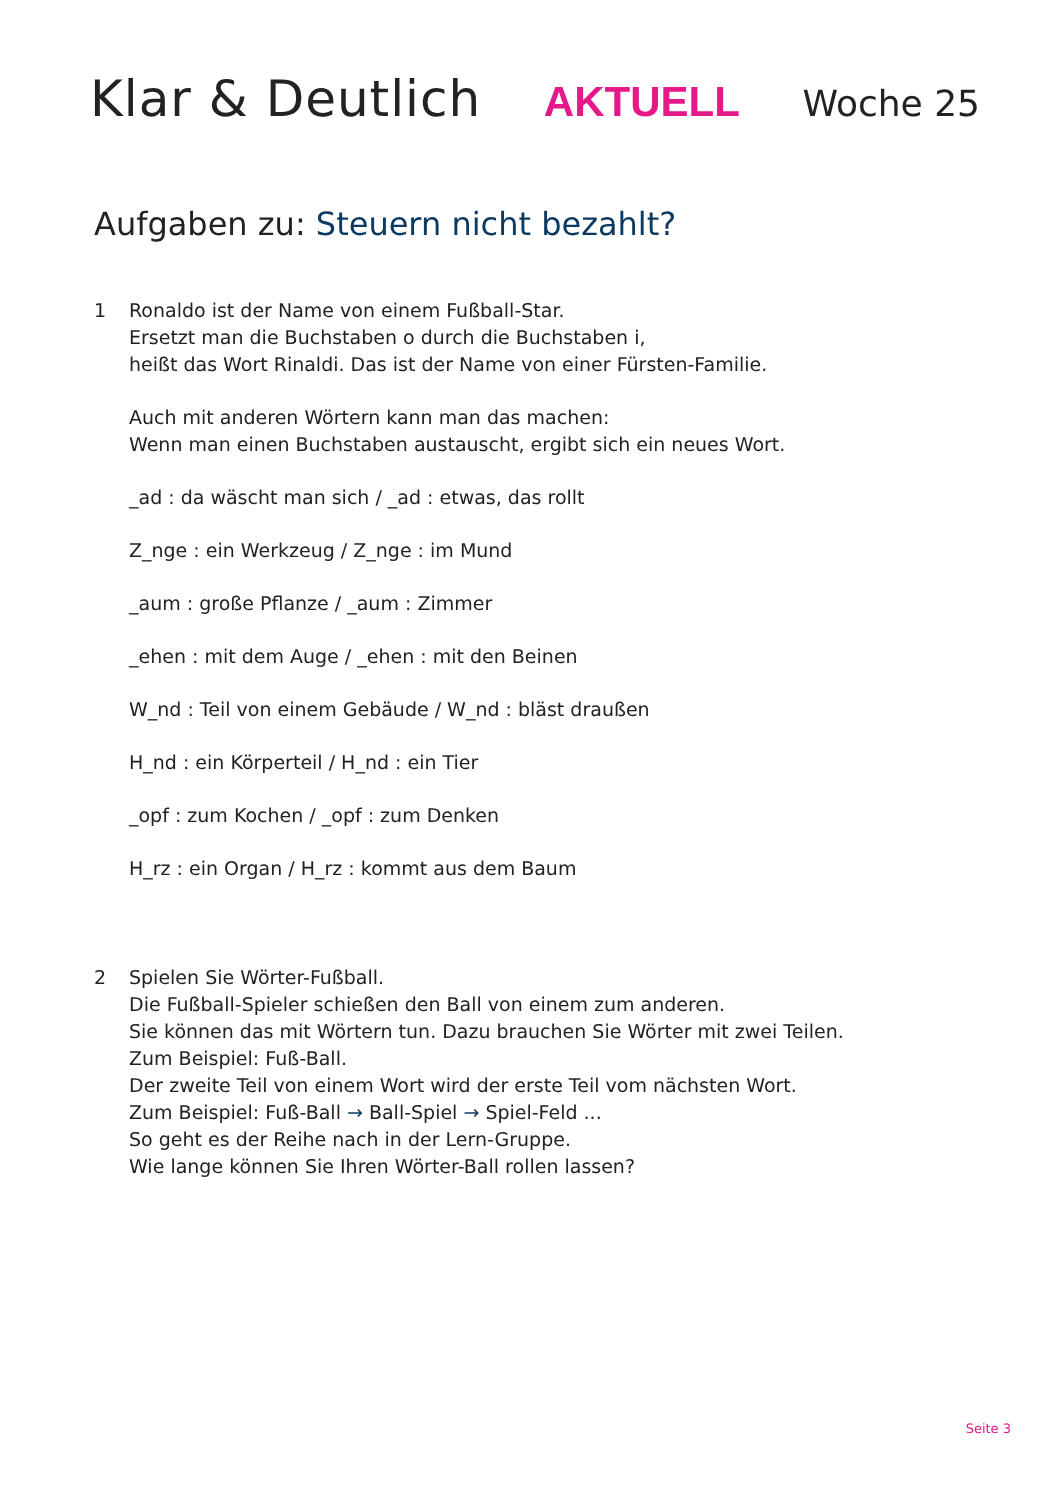Klar & Deutlich AKTUELL Woche 25
Aufgaben zu: Steuern nicht bezahlt?
1 Ronaldo ist der Name von einem Fußball-Star.
Ersetzt man die Buchstaben o durch die Buchstaben i,
heißt das Wort Rinaldi. Das ist der Name von einer Fürsten-Familie.
Auch mit anderen Wörtern kann man das machen:
Wenn man einen Buchstaben austauscht, ergibt sich ein neues Wort.
_ad : da wäscht man sich / _ad : etwas, das rollt
Z_nge : ein Werkzeug / Z_nge : im Mund
_aum : große Pflanze / _aum : Zimmer
_ehen : mit dem Auge / _ehen : mit den Beinen
W_nd : Teil von einem Gebäude / W_nd : bläst draußen
H_nd : ein Körperteil / H_nd : ein Tier
_opf : zum Kochen / _opf : zum Denken
H_rz : ein Organ / H_rz : kommt aus dem Baum
2 Spielen Sie Wörter-Fußball.
Die Fußball-Spieler schießen den Ball von einem zum anderen.
Sie können das mit Wörtern tun. Dazu brauchen Sie Wörter mit zwei Teilen.
Zum Beispiel: Fuß-Ball.
Der zweite Teil von einem Wort wird der erste Teil vom nächsten Wort.
Zum Beispiel: Fuß-Ball → Ball-Spiel → Spiel-Feld ...
So geht es der Reihe nach in der Lern-Gruppe.
Wie lange können Sie Ihren Wörter-Ball rollen lassen?
Seite 3